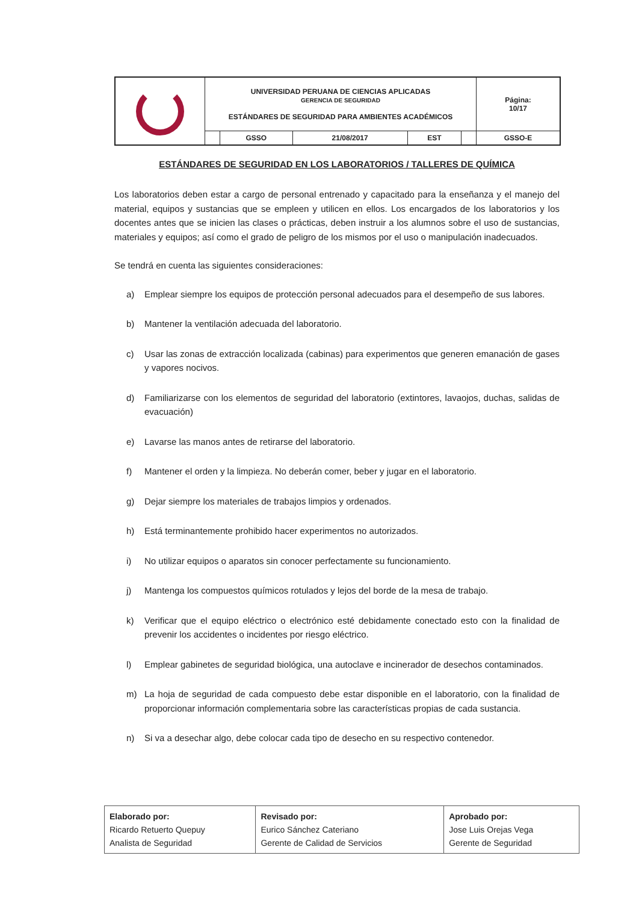| | UNIVERSIDAD PERUANA DE CIENCIAS APLICADAS GERENCIA DE SEGURIDAD ESTÁNDARES DE SEGURIDAD PARA AMBIENTES ACADÉMICOS | | | | | Página: 10/17 |
| | | GSSO | 21/08/2017 | EST | | GSSO-E |
ESTÁNDARES DE SEGURIDAD EN LOS LABORATORIOS / TALLERES DE QUÍMICA
Los laboratorios deben estar a cargo de personal entrenado y capacitado para la enseñanza y el manejo del material, equipos y sustancias que se empleen y utilicen en ellos. Los encargados de los laboratorios y los docentes antes que se inicien las clases o prácticas, deben instruir a los alumnos sobre el uso de sustancias, materiales y equipos; así como el grado de peligro de los mismos por el uso o manipulación inadecuados.
Se tendrá en cuenta las siguientes consideraciones:
a) Emplear siempre los equipos de protección personal adecuados para el desempeño de sus labores.
b) Mantener la ventilación adecuada del laboratorio.
c) Usar las zonas de extracción localizada (cabinas) para experimentos que generen emanación de gases y vapores nocivos.
d) Familiarizarse con los elementos de seguridad del laboratorio (extintores, lavaojos, duchas, salidas de evacuación)
e) Lavarse las manos antes de retirarse del laboratorio.
f) Mantener el orden y la limpieza. No deberán comer, beber y jugar en el laboratorio.
g) Dejar siempre los materiales de trabajos limpios y ordenados.
h) Está terminantemente prohibido hacer experimentos no autorizados.
i) No utilizar equipos o aparatos sin conocer perfectamente su funcionamiento.
j) Mantenga los compuestos químicos rotulados y lejos del borde de la mesa de trabajo.
k) Verificar que el equipo eléctrico o electrónico esté debidamente conectado esto con la finalidad de prevenir los accidentes o incidentes por riesgo eléctrico.
l) Emplear gabinetes de seguridad biológica, una autoclave e incinerador de desechos contaminados.
m) La hoja de seguridad de cada compuesto debe estar disponible en el laboratorio, con la finalidad de proporcionar información complementaria sobre las características propias de cada sustancia.
n) Si va a desechar algo, debe colocar cada tipo de desecho en su respectivo contenedor.
| Elaborado por: Ricardo Retuerto Quepuy Analista de Seguridad | Revisado por: Eurico Sánchez Cateriano Gerente de Calidad de Servicios | Aprobado por: Jose Luis Orejas Vega Gerente de Seguridad |